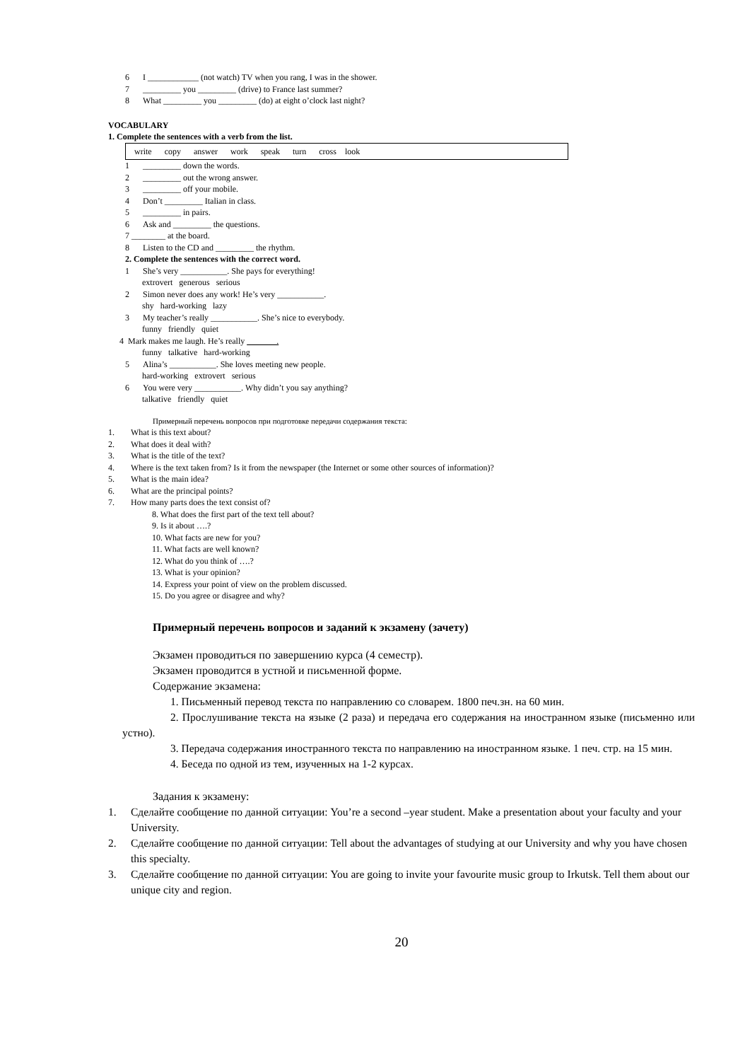6 I ____________ (not watch) TV when you rang, I was in the shower.
7 _________ you _________ (drive) to France last summer?
8 What _________ you _________ (do) at eight o’clock last night?
VOCABULARY
1. Complete the sentences with a verb from the list.
| write copy answer work speak turn cross look |
1 _________ down the words.
2 _________ out the wrong answer.
3 _________ off your mobile.
4 Don’t _________ Italian in class.
5 _________ in pairs.
6 Ask and _________ the questions.
7 ________ at the board.
8 Listen to the CD and _________ the rhythm.
2. Complete the sentences with the correct word.
1 She’s very ___________. She pays for everything!
extrovert generous serious
2 Simon never does any work! He’s very ___________.
shy hard-working lazy
3 My teacher’s really ___________. She’s nice to everybody.
funny friendly quiet
4 Mark makes me laugh. He’s really _______.
funny talkative hard-working
5 Alina’s ___________. She loves meeting new people.
hard-working extrovert serious
6 You were very ___________. Why didn’t you say anything?
talkative friendly quiet
Примерный перечень вопросов при подготовке передачи содержания текста:
1. What is this text about?
2. What does it deal with?
3. What is the title of the text?
4. Where is the text taken from? Is it from the newspaper (the Internet or some other sources of information)?
5. What is the main idea?
6. What are the principal points?
7. How many parts does the text consist of?
8. What does the first part of the text tell about?
9. Is it about ….?
10. What facts are new for you?
11. What facts are well known?
12. What do you think of ….?
13. What is your opinion?
14. Express your point of view on the problem discussed.
15. Do you agree or disagree and why?
Примерный перечень вопросов и заданий к экзамену (зачету)
Экзамен проводиться по завершению курса (4 семестр).
Экзамен проводится в устной и письменной форме.
Содержание экзамена:
1. Письменный перевод текста по направлению со словарем. 1800 печ.зн. на 60 мин.
2. Прослушивание текста на языке (2 раза) и передача его содержания на иностранном языке (письменно или устно).
3. Передача содержания иностранного текста по направлению на иностранном языке. 1 печ. стр. на 15 мин.
4. Беседа по одной из тем, изученных на 1-2 курсах.
Задания к экзамену:
1. Сделайте сообщение по данной ситуации: You’re a second –year student. Make a presentation about your faculty and your University.
2. Сделайте сообщение по данной ситуации: Tell about the advantages of studying at our University and why you have chosen this specialty.
3. Сделайте сообщение по данной ситуации: You are going to invite your favourite music group to Irkutsk. Tell them about our unique city and region.
20